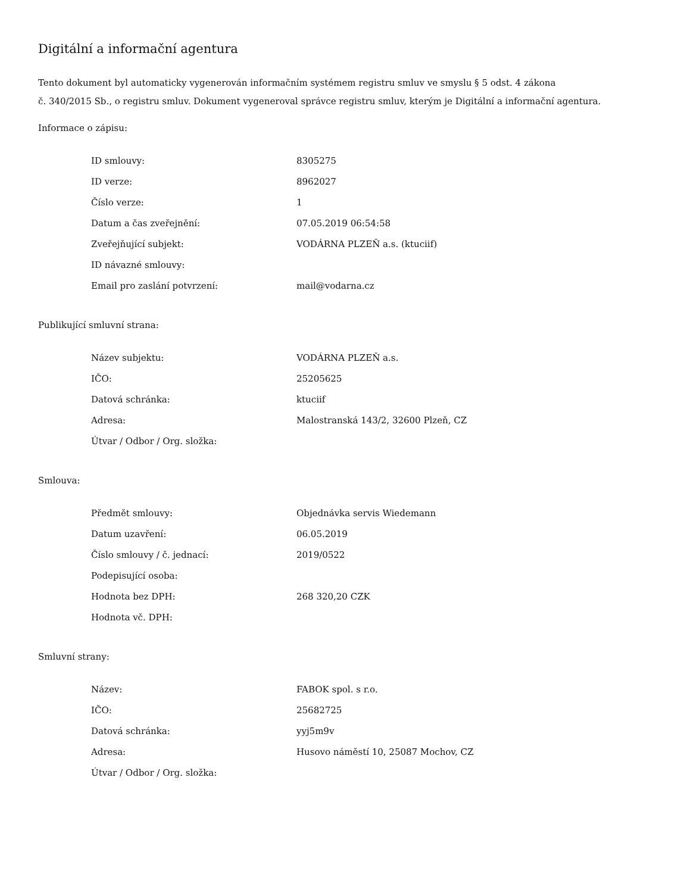Digitální a informační agentura
Tento dokument byl automaticky vygenerován informačním systémem registru smluv ve smyslu § 5 odst. 4 zákona
č. 340/2015 Sb., o registru smluv. Dokument vygeneroval správce registru smluv, kterým je Digitální a informační agentura.
Informace o zápisu:
| ID smlouvy: | 8305275 |
| ID verze: | 8962027 |
| Číslo verze: | 1 |
| Datum a čas zveřejnění: | 07.05.2019 06:54:58 |
| Zveřejňující subjekt: | VODÁRNA PLZEŇ a.s. (ktuciif) |
| ID návazné smlouvy: | |
| Email pro zaslání potvrzení: | mail@vodarna.cz |
Publikující smluvní strana:
| Název subjektu: | VODÁRNA PLZEŇ a.s. |
| IČO: | 25205625 |
| Datová schránka: | ktuciif |
| Adresa: | Malostranská 143/2, 32600 Plzeň, CZ |
| Útvar / Odbor / Org. složka: | |
Smlouva:
| Předmět smlouvy: | Objednávka servis Wiedemann |
| Datum uzavření: | 06.05.2019 |
| Číslo smlouvy / č. jednací: | 2019/0522 |
| Podepisující osoba: | |
| Hodnota bez DPH: | 268 320,20 CZK |
| Hodnota vč. DPH: | |
Smluvní strany:
| Název: | FABOK spol. s r.o. |
| IČO: | 25682725 |
| Datová schránka: | yyj5m9v |
| Adresa: | Husovo náměstí 10, 25087 Mochov, CZ |
| Útvar / Odbor / Org. složka: | |